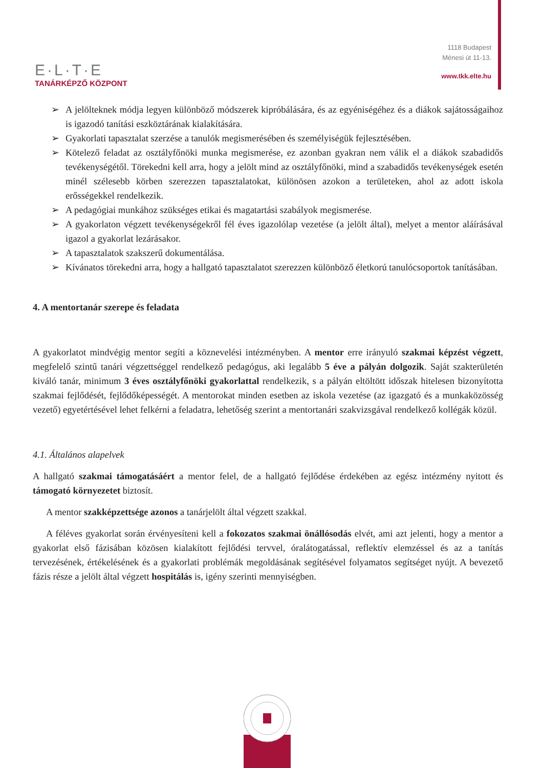E·L·T·E
TANÁRKÉPZŐ KÖZPONT
1118 Budapest
Ménesi út 11-13.
www.tkk.elte.hu
➢ A jelölteknek módja legyen különböző módszerek kipróbálására, és az egyéniségéhez és a diákok sajátosságaihoz is igazodó tanítási eszköztárának kialakítására.
➢ Gyakorlati tapasztalat szerzése a tanulók megismerésében és személyiségük fejlesztésében.
➢ Kötelező feladat az osztályfőnöki munka megismerése, ez azonban gyakran nem válik el a diákok szabadidős tevékenységétől. Törekedni kell arra, hogy a jelölt mind az osztályfőnöki, mind a szabadidős tevékenységek esetén minél szélesebb körben szerezzen tapasztalatokat, különösen azokon a területeken, ahol az adott iskola erősségekkel rendelkezik.
➢ A pedagógiai munkához szükséges etikai és magatartási szabályok megismerése.
➢ A gyakorlaton végzett tevékenységekről fél éves igazolólap vezetése (a jelölt által), melyet a mentor aláírásával igazol a gyakorlat lezárásakor.
➢ A tapasztalatok szakszerű dokumentálása.
➢ Kívánatos törekedni arra, hogy a hallgató tapasztalatot szerezzen különböző életkorú tanulócsoportok tanításában.
4. A mentortanár szerepe és feladata
A gyakorlatot mindvégig mentor segíti a köznevelési intézményben. A mentor erre irányuló szakmai képzést végzett, megfelelő szintű tanári végzettséggel rendelkező pedagógus, aki legalább 5 éve a pályán dolgozik. Saját szakterületén kiváló tanár, minimum 3 éves osztályfőnöki gyakorlattal rendelkezik, s a pályán eltöltött időszak hitelesen bizonyította szakmai fejlődését, fejlődőképességét. A mentorokat minden esetben az iskola vezetése (az igazgató és a munkaközösség vezető) egyetértésével lehet felkérni a feladatra, lehetőség szerint a mentortanári szakvizsgával rendelkező kollégák közül.
4.1. Általános alapelvek
A hallgató szakmai támogatásáért a mentor felel, de a hallgató fejlődése érdekében az egész intézmény nyitott és támogató környezetet biztosít.
A mentor szakképzettsége azonos a tanárjelölt által végzett szakkal.
A féléves gyakorlat során érvényesíteni kell a fokozatos szakmai önállósodás elvét, ami azt jelenti, hogy a mentor a gyakorlat első fázisában közösen kialakított fejlődési tervvel, óralátogatással, reflektív elemzéssel és az a tanítás tervezésének, értékelésének és a gyakorlati problémák megoldásának segítésével folyamatos segítséget nyújt. A bevezető fázis része a jelölt által végzett hospitálás is, igény szerinti mennyiségben.